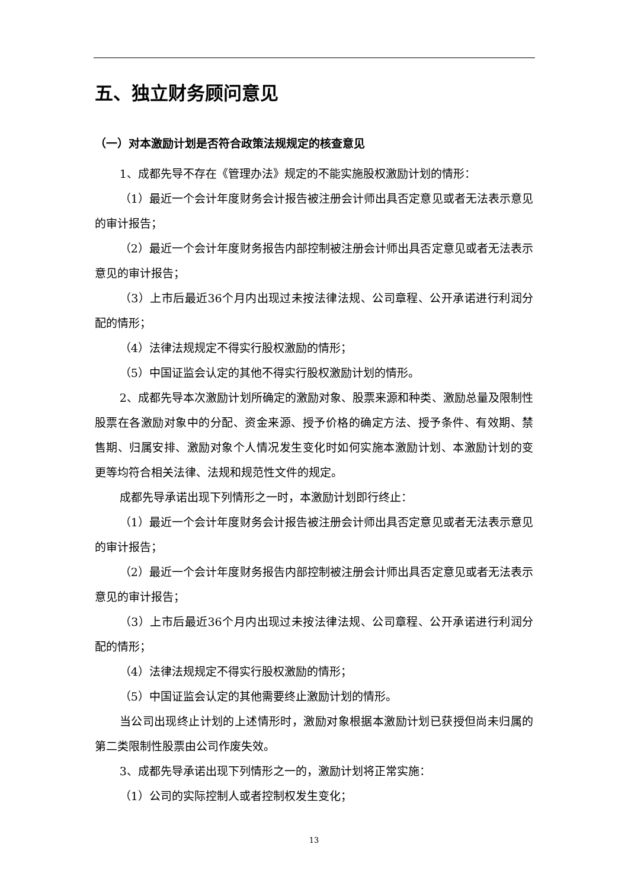五、独立财务顾问意见
（一）对本激励计划是否符合政策法规规定的核查意见
1、成都先导不存在《管理办法》规定的不能实施股权激励计划的情形：
（1）最近一个会计年度财务会计报告被注册会计师出具否定意见或者无法表示意见的审计报告；
（2）最近一个会计年度财务报告内部控制被注册会计师出具否定意见或者无法表示意见的审计报告；
（3）上市后最近36个月内出现过未按法律法规、公司章程、公开承诺进行利润分配的情形；
（4）法律法规规定不得实行股权激励的情形；
（5）中国证监会认定的其他不得实行股权激励计划的情形。
2、成都先导本次激励计划所确定的激励对象、股票来源和种类、激励总量及限制性股票在各激励对象中的分配、资金来源、授予价格的确定方法、授予条件、有效期、禁售期、归属安排、激励对象个人情况发生变化时如何实施本激励计划、本激励计划的变更等均符合相关法律、法规和规范性文件的规定。
成都先导承诺出现下列情形之一时，本激励计划即行终止：
（1）最近一个会计年度财务会计报告被注册会计师出具否定意见或者无法表示意见的审计报告；
（2）最近一个会计年度财务报告内部控制被注册会计师出具否定意见或者无法表示意见的审计报告；
（3）上市后最近36个月内出现过未按法律法规、公司章程、公开承诺进行利润分配的情形；
（4）法律法规规定不得实行股权激励的情形；
（5）中国证监会认定的其他需要终止激励计划的情形。
当公司出现终止计划的上述情形时，激励对象根据本激励计划已获授但尚未归属的第二类限制性股票由公司作废失效。
3、成都先导承诺出现下列情形之一的，激励计划将正常实施：
（1）公司的实际控制人或者控制权发生变化；
13